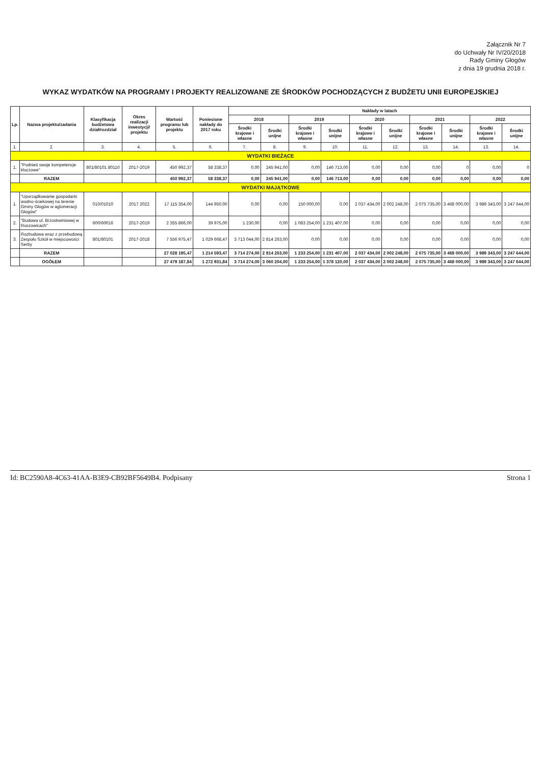Załącznik Nr 7
do Uchwały Nr IV/20/2018
Rady Gminy Głogów
z dnia 19 grudnia 2018 r.
WYKAZ WYDATKÓW NA PROGRAMY I PROJEKTY REALIZOWANE ZE ŚRODKÓW POCHODZĄCYCH Z BUDŻETU UNII EUROPEJSKIEJ
| Lp. | Nazwa projektu/zadania | Klasyfikacja budżetowa dział/rozdział | Okres realizacji inwestycji/ projektu | Wartość programu lub projektu | Poniesione nakłady do 2017 roku | Nakłady w latach | | | | | | | | | |
| --- | --- | --- | --- | --- | --- | --- | --- | --- | --- | --- | --- | --- | --- | --- | --- |
| | | | | | | 2018 | | 2019 | | 2020 | | 2021 | | 2022 | |
| | | | | | | Środki krajowe i własne | Środki unijne | Środki krajowe i własne | Środki unijne | Środki krajowe i własne | Środki unijne | Środki krajowe i własne | Środki unijne | Środki krajowe i własne | Środki unijne |
| 1. | 2. | 3. | 4. | 5. | 6. | 7. | 8. | 9. | 10. | 11. | 12. | 13. | 14. | 13. | 14. |
| WYDATKI BIEŻĄCE | | | | | | | | | | | | | | | |
| 1. | "Podnieś swoje kompetencje kluczowe" | 801/80101 80110 | 2017-2019 | 450 992,37 | 58 338,37 | 0,00 | 245 941,00 | 0,00 | 146 713,00 | 0,00 | 0,00 | 0,00 | 0 | 0,00 | 0 |
| | RAZEM | | | 450 992,37 | 58 338,37 | 0,00 | 245 941,00 | 0,00 | 146 713,00 | 0,00 | 0,00 | 0,00 | 0,00 | 0,00 | 0,00 |
| WYDATKI MAJĄTKOWE | | | | | | | | | | | | | | | |
| 1. | "Uporządkowanie gospodarki wodno-ściekowej na terenie Gminy Głogów w aglomeracji Głogów" | 010/01010 | 2017 2022 | 17 115 354,00 | 144 950,00 | 0,00 | 0,00 | 150 000,00 | 0,00 | 2 037 434,00 | 2 002 248,00 | 2 075 735,00 | 3 468 000,00 | 3 989 343,00 | 3 247 644,00 |
| 2. | "Budowa ul. Brzoskwiniowej w Ruszowicach" | 600/60016 | 2017-2019 | 2 355 866,00 | 39 975,00 | 1 230,00 | 0,00 | 1 083 254,00 | 1 231 407,00 | 0,00 | 0,00 | 0,00 | 0,00 | 0,00 | 0,00 |
| 3. | Rozbudowa wraz z przebudową Zespołu Szkół w miejscowości Serby | 801/80101 | 2017-2018 | 7 556 975,47 | 1 029 668,47 | 3 713 044,00 | 2 814 263,00 | 0,00 | 0,00 | 0,00 | 0,00 | 0,00 | 0,00 | 0,00 | 0,00 |
| | RAZEM | | | 27 028 195,47 | 1 214 593,47 | 3 714 274,00 | 2 814 263,00 | 1 233 254,00 | 1 231 407,00 | 2 037 434,00 | 2 002 248,00 | 2 075 735,00 | 3 468 000,00 | 3 989 343,00 | 3 247 644,00 |
| | OGÓŁEM | | | 27 479 187,84 | 1 272 931,84 | 3 714 274,00 | 3 060 204,00 | 1 233 254,00 | 1 378 120,00 | 2 037 434,00 | 2 002 248,00 | 2 075 735,00 | 3 468 000,00 | 3 989 343,00 | 3 247 644,00 |
Id: BC2590A8-4C63-41AA-B3E9-CB92BF5649B4. Podpisany Strona 1